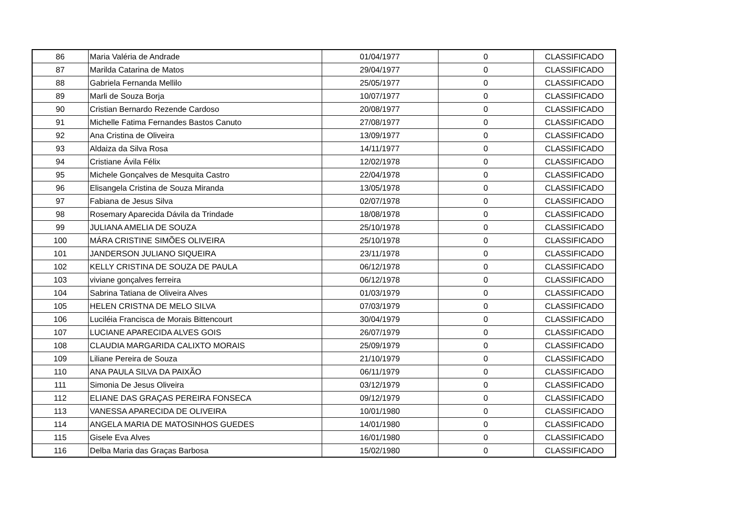| 86 | Maria Valéria de Andrade | 01/04/1977 | 0 | CLASSIFICADO |
| 87 | Marilda Catarina de Matos | 29/04/1977 | 0 | CLASSIFICADO |
| 88 | Gabriela Fernanda Mellilo | 25/05/1977 | 0 | CLASSIFICADO |
| 89 | Marli de Souza Borja | 10/07/1977 | 0 | CLASSIFICADO |
| 90 | Cristian Bernardo Rezende Cardoso | 20/08/1977 | 0 | CLASSIFICADO |
| 91 | Michelle Fatima Fernandes Bastos Canuto | 27/08/1977 | 0 | CLASSIFICADO |
| 92 | Ana Cristina de Oliveira | 13/09/1977 | 0 | CLASSIFICADO |
| 93 | Aldaiza da Silva Rosa | 14/11/1977 | 0 | CLASSIFICADO |
| 94 | Cristiane Ávila Félix | 12/02/1978 | 0 | CLASSIFICADO |
| 95 | Michele Gonçalves de Mesquita Castro | 22/04/1978 | 0 | CLASSIFICADO |
| 96 | Elisangela Cristina de Souza Miranda | 13/05/1978 | 0 | CLASSIFICADO |
| 97 | Fabiana de Jesus Silva | 02/07/1978 | 0 | CLASSIFICADO |
| 98 | Rosemary Aparecida Dávila da Trindade | 18/08/1978 | 0 | CLASSIFICADO |
| 99 | JULIANA AMELIA DE SOUZA | 25/10/1978 | 0 | CLASSIFICADO |
| 100 | MÁRA CRISTINE SIMÕES OLIVEIRA | 25/10/1978 | 0 | CLASSIFICADO |
| 101 | JANDERSON JULIANO SIQUEIRA | 23/11/1978 | 0 | CLASSIFICADO |
| 102 | KELLY CRISTINA DE SOUZA DE PAULA | 06/12/1978 | 0 | CLASSIFICADO |
| 103 | viviane gonçalves ferreira | 06/12/1978 | 0 | CLASSIFICADO |
| 104 | Sabrina Tatiana de Oliveira Alves | 01/03/1979 | 0 | CLASSIFICADO |
| 105 | HELEN CRISTNA DE MELO SILVA | 07/03/1979 | 0 | CLASSIFICADO |
| 106 | Luciléia Francisca de Morais Bittencourt | 30/04/1979 | 0 | CLASSIFICADO |
| 107 | LUCIANE APARECIDA ALVES GOIS | 26/07/1979 | 0 | CLASSIFICADO |
| 108 | CLAUDIA MARGARIDA CALIXTO MORAIS | 25/09/1979 | 0 | CLASSIFICADO |
| 109 | Liliane Pereira de Souza | 21/10/1979 | 0 | CLASSIFICADO |
| 110 | ANA PAULA SILVA DA PAIXÃO | 06/11/1979 | 0 | CLASSIFICADO |
| 111 | Simonia De Jesus Oliveira | 03/12/1979 | 0 | CLASSIFICADO |
| 112 | ELIANE DAS GRAÇAS PEREIRA FONSECA | 09/12/1979 | 0 | CLASSIFICADO |
| 113 | VANESSA APARECIDA DE OLIVEIRA | 10/01/1980 | 0 | CLASSIFICADO |
| 114 | ANGELA MARIA DE MATOSINHOS GUEDES | 14/01/1980 | 0 | CLASSIFICADO |
| 115 | Gisele Eva Alves | 16/01/1980 | 0 | CLASSIFICADO |
| 116 | Delba Maria das Graças Barbosa | 15/02/1980 | 0 | CLASSIFICADO |